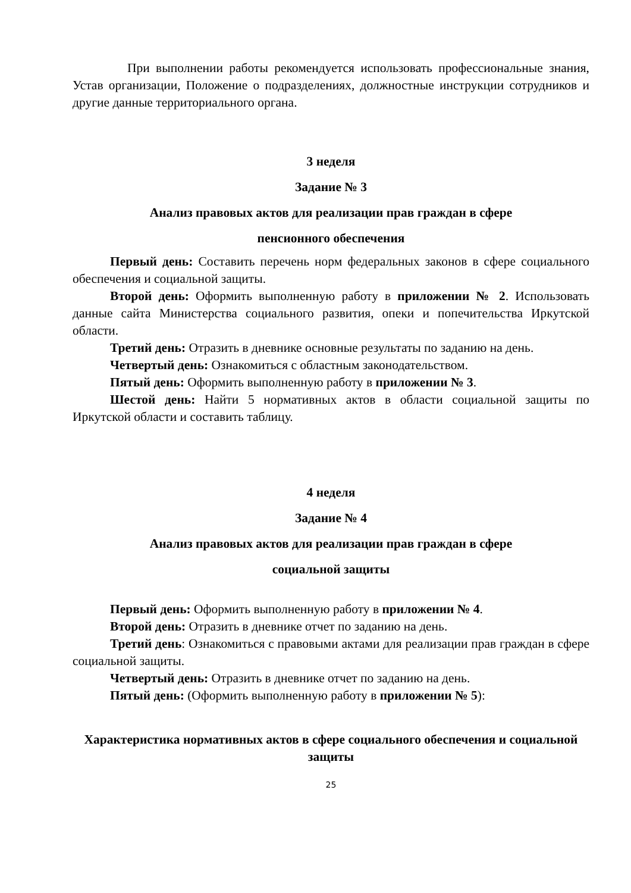При выполнении работы рекомендуется использовать профессиональные знания, Устав организации, Положение о подразделениях, должностные инструкции сотрудников и другие данные территориального органа.
3 неделя
Задание № 3
Анализ правовых актов для реализации прав граждан в сфере
пенсионного обеспечения
Первый день: Составить перечень норм федеральных законов в сфере социального обеспечения и социальной защиты.
Второй день: Оформить выполненную работу в приложении № 2. Использовать данные сайта Министерства социального развития, опеки и попечительства Иркутской области.
Третий день: Отразить в дневнике основные результаты по заданию на день.
Четвертый день: Ознакомиться с областным законодательством.
Пятый день: Оформить выполненную работу в приложении № 3.
Шестой день: Найти 5 нормативных актов в области социальной защиты по Иркутской области и составить таблицу.
4 неделя
Задание № 4
Анализ правовых актов для реализации прав граждан в сфере
социальной защиты
Первый день: Оформить выполненную работу в приложении № 4.
Второй день: Отразить в дневнике отчет по заданию на день.
Третий день: Ознакомиться с правовыми актами для реализации прав граждан в сфере социальной защиты.
Четвертый день: Отразить в дневнике отчет по заданию на день.
Пятый день: (Оформить выполненную работу в приложении № 5):
Характеристика нормативных актов в сфере социального обеспечения и социальной защиты
25